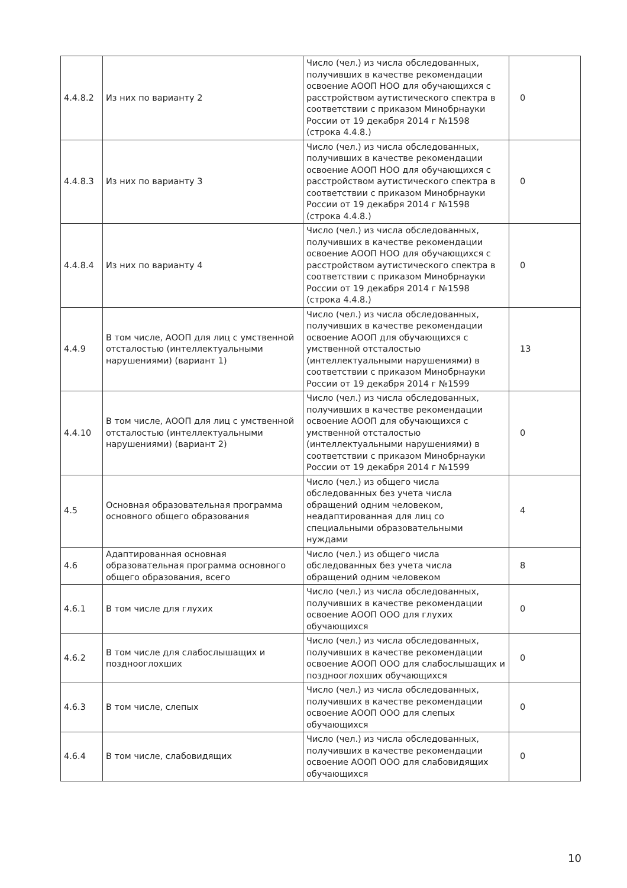| 4.4.8.2 | Из них по варианту 2 | Число (чел.) из числа обследованных, получивших в качестве рекомендации освоение АООП НОО для обучающихся с расстройством аутистического спектра в соответствии с приказом Минобрнауки России от 19 декабря 2014 г №1598 (строка 4.4.8.) | 0 |
| 4.4.8.3 | Из них по варианту 3 | Число (чел.) из числа обследованных, получивших в качестве рекомендации освоение АООП НОО для обучающихся с расстройством аутистического спектра в соответствии с приказом Минобрнауки России от 19 декабря 2014 г №1598 (строка 4.4.8.) | 0 |
| 4.4.8.4 | Из них по варианту 4 | Число (чел.) из числа обследованных, получивших в качестве рекомендации освоение АООП НОО для обучающихся с расстройством аутистического спектра в соответствии с приказом Минобрнауки России от 19 декабря 2014 г №1598 (строка 4.4.8.) | 0 |
| 4.4.9 | В том числе, АООП для лиц с умственной отсталостью (интеллектуальными нарушениями) (вариант 1) | Число (чел.) из числа обследованных, получивших в качестве рекомендации освоение АООП для обучающихся с умственной отсталостью (интеллектуальными нарушениями) в соответствии с приказом Минобрнауки России от 19 декабря 2014 г №1599 | 13 |
| 4.4.10 | В том числе, АООП для лиц с умственной отсталостью (интеллектуальными нарушениями) (вариант 2) | Число (чел.) из числа обследованных, получивших в качестве рекомендации освоение АООП для обучающихся с умственной отсталостью (интеллектуальными нарушениями) в соответствии с приказом Минобрнауки России от 19 декабря 2014 г №1599 | 0 |
| 4.5 | Основная образовательная программа основного общего образования | Число (чел.) из общего числа обследованных без учета числа обращений одним человеком, неадаптированная для лиц со специальными образовательными нуждами | 4 |
| 4.6 | Адаптированная основная образовательная программа основного общего образования, всего | Число (чел.) из общего числа обследованных без учета числа обращений одним человеком | 8 |
| 4.6.1 | В том числе для глухих | Число (чел.) из числа обследованных, получивших в качестве рекомендации освоение АООП ООО для глухих обучающихся | 0 |
| 4.6.2 | В том числе для слабослышащих и позднооглохших | Число (чел.) из числа обследованных, получивших в качестве рекомендации освоение АООП ООО для слабослышащих и позднооглохших обучающихся | 0 |
| 4.6.3 | В том числе, слепых | Число (чел.) из числа обследованных, получивших в качестве рекомендации освоение АООП ООО для слепых обучающихся | 0 |
| 4.6.4 | В том числе, слабовидящих | Число (чел.) из числа обследованных, получивших в качестве рекомендации освоение АООП ООО для слабовидящих обучающихся | 0 |
10